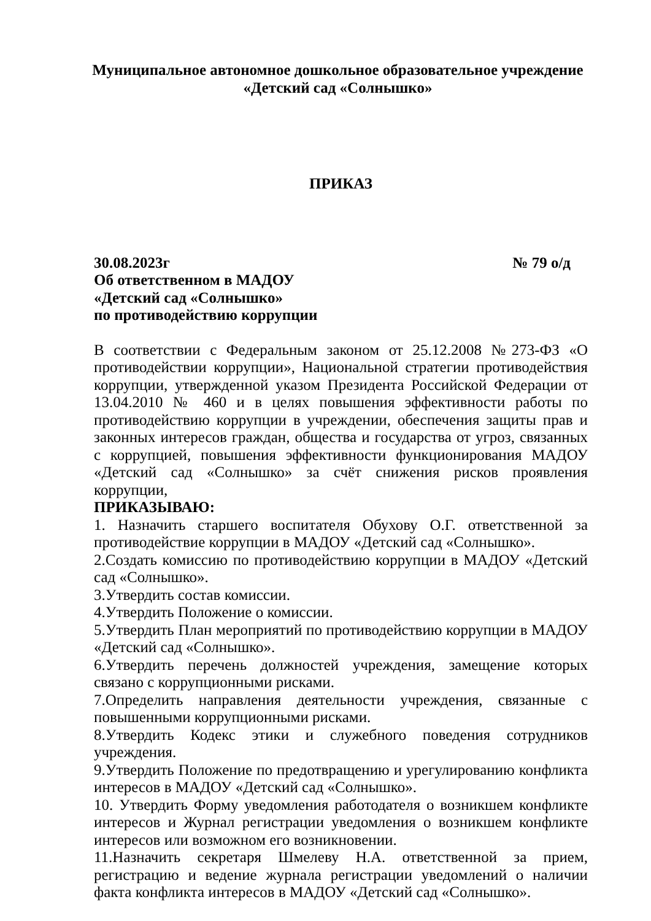Муниципальное автономное дошкольное образовательное учреждение
«Детский сад «Солнышко»
ПРИКАЗ
30.08.2023г № 79 о/д
Об ответственном в МАДОУ
«Детский сад «Солнышко»
по противодействию коррупции
В соответствии с Федеральным законом от 25.12.2008 №273-ФЗ «О противодействии коррупции», Национальной стратегии противодействия коррупции, утвержденной указом Президента Российской Федерации от 13.04.2010 № 460 и в целях повышения эффективности работы по противодействию коррупции в учреждении, обеспечения защиты прав и законных интересов граждан, общества и государства от угроз, связанных с коррупцией, повышения эффективности функционирования МАДОУ «Детский сад «Солнышко» за счёт снижения рисков проявления коррупции,
ПРИКАЗЫВАЮ:
1. Назначить старшего воспитателя Обухову О.Г. ответственной за противодействие коррупции в МАДОУ «Детский сад «Солнышко».
2.Создать комиссию по противодействию коррупции в МАДОУ «Детский сад «Солнышко».
3.Утвердить состав комиссии.
4.Утвердить Положение о комиссии.
5.Утвердить План мероприятий по противодействию коррупции в МАДОУ «Детский сад «Солнышко».
6.Утвердить перечень должностей учреждения, замещение которых связано с коррупционными рисками.
7.Определить направления деятельности учреждения, связанные с повышенными коррупционными рисками.
8.Утвердить Кодекс этики и служебного поведения сотрудников учреждения.
9.Утвердить Положение по предотвращению и урегулированию конфликта интересов в МАДОУ «Детский сад «Солнышко».
10. Утвердить Форму уведомления работодателя о возникшем конфликте интересов и Журнал регистрации уведомления о возникшем конфликте интересов или возможном его возникновении.
11.Назначить секретаря Шмелеву Н.А. ответственной за прием, регистрацию и ведение журнала регистрации уведомлений о наличии факта конфликта интересов в МАДОУ «Детский сад «Солнышко».